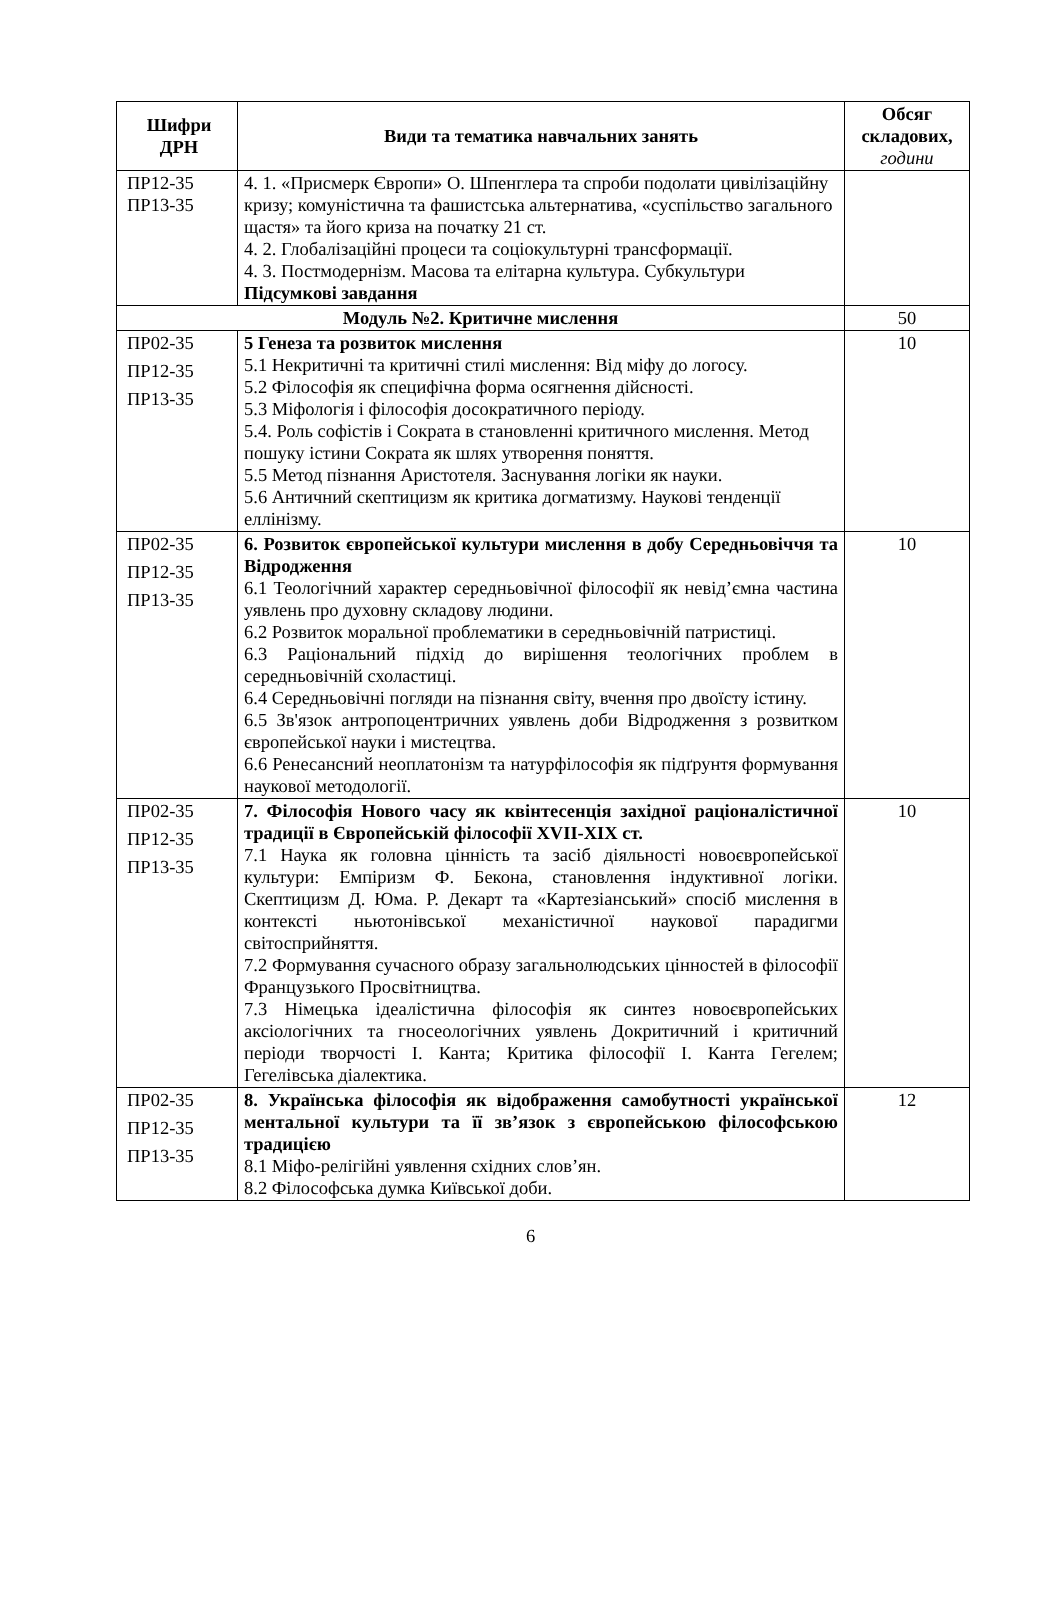| Шифри ДРН | Види та тематика навчальних занять | Обсяг складових, години |
| --- | --- | --- |
| ПР12-35 ПР13-35 | 4. 1. «Присмерк Європи» О. Шпенглера та спроби подолати цивілізаційну кризу; комуністична та фашистська альтернатива, «суспільство загального щастя» та його криза на початку 21 ст. 4. 2. Глобалізаційні процеси та соціокультурні трансформації. 4. 3. Постмодернізм. Масова та елітарна культура. Субкультури Підсумкові завдання | |
| Модуль №2. Критичне мислення | | 50 |
| ПР02-35 ПР12-35 ПР13-35 | 5 Генеза та розвиток мислення 5.1 Некритичні та критичні стилі мислення: Від міфу до логосу. 5.2 Філософія як специфічна форма осягнення дійсності. 5.3 Міфологія і філософія досократичного періоду. 5.4. Роль софістів і Сократа в становленні критичного мислення. Метод пошуку істини Сократа як шлях утворення поняття. 5.5 Метод пізнання Аристотеля. Заснування логіки як науки. 5.6 Античний скептицизм як критика догматизму. Наукові тенденції еллінізму. | 10 |
| ПР02-35 ПР12-35 ПР13-35 | 6. Розвиток європейської культури мислення в добу Середньовіччя та Відродження 6.1 Теологічний характер середньовічної філософії як невід’ємна частина уявлень про духовну складову людини. 6.2 Розвиток моральної проблематики в середньовічній патристиці. 6.3 Раціональний підхід до вирішення теологічних проблем в середньовічній схоластиці. 6.4 Середньовічні погляди на пізнання світу, вчення про двоїсту істину. 6.5 Зв'язок антропоцентричних уявлень доби Відродження з розвитком європейської науки і мистецтва. 6.6 Ренесансний неоплатонізм та натурфілософія як підґрунтя формування наукової методології. | 10 |
| ПР02-35 ПР12-35 ПР13-35 | 7. Філософія Нового часу як квінтесенція західної раціоналістичної традиції в Європейській філософії XVII-XIX ст. 7.1 Наука як головна цінність та засіб діяльності новоєвропейської культури: Емпіризм Ф. Бекона, становлення індуктивної логіки. Скептицизм Д. Юма. Р. Декарт та «Картезіанський» спосіб мислення в контексті ньютонівської механістичної наукової парадигми світосприйняття. 7.2 Формування сучасного образу загальнолюдських цінностей в філософії Французького Просвітництва. 7.3 Німецька ідеалістична філософія як синтез новоєвропейських аксіологічних та гносеологічних уявлень Докритичний і критичний періоди творчості І. Канта; Критика філософії І. Канта Гегелем; Гегелівська діалектика. | 10 |
| ПР02-35 ПР12-35 ПР13-35 | 8. Українська філософія як відображення самобутності української ментальної культури та її зв’язок з європейською філософською традицією 8.1 Міфо-релігійні уявлення східних слов’ян. 8.2 Філософська думка Київської доби. | 12 |
6